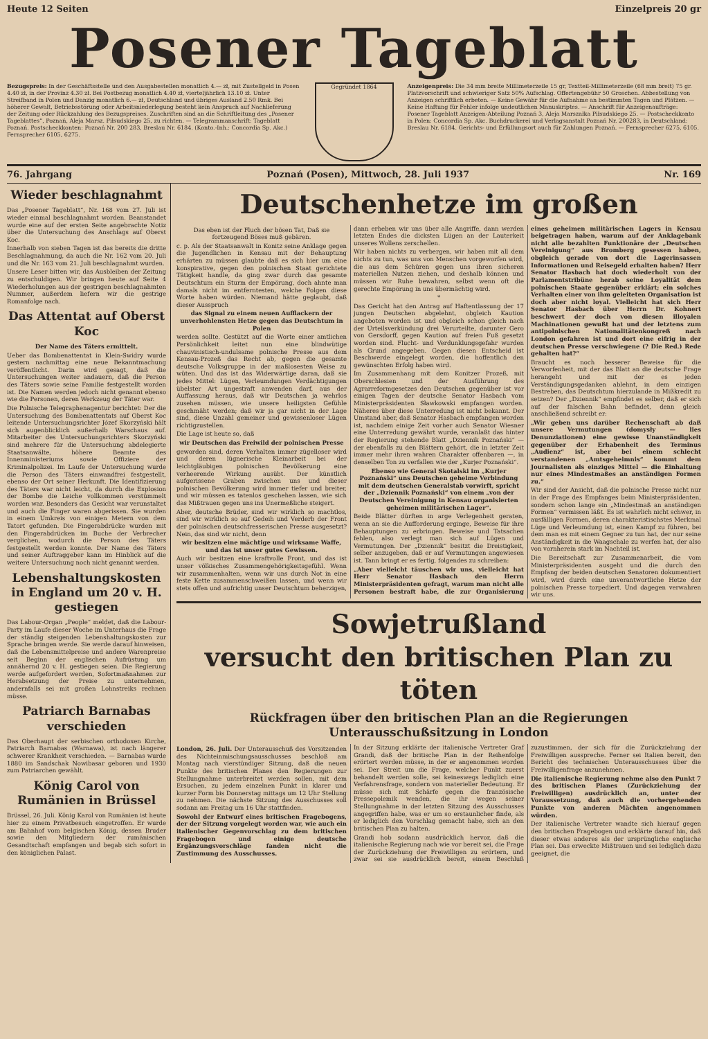Heute 12 Seiten Einzelpreis 20 gr
Posener Tageblatt
Bezugspreis: In der Geschäftsstelle und den Ausgabestellen monatlich 4.— zł, mit Zustellgeld in Posen 4.40 zł, in der Provinz 4.30 zł. Bei Postbezug monatlich 4.40 zł, vierteljährlich 13.10 zł. Unter Streifband in Polen und Danzig monatlich 6.— zł, Deutschland und übriges Ausland 2.50 Rmk. Bei höherer Gewalt, Betriebsstörung oder Arbeitsniederlegung besteht kein Anspruch auf Nachlieferung der Zeitung oder Rückzahlung des Bezugspreises. Zuschriften sind an die Schriftleitung des „Posener Tageblattes“, Poznań, Aleja Marsz. Piłsudskiego 25, zu richten. — Telegrammanschrift: Tageblatt Poznań. Postscheckkonten: Poznań Nr. 200 283, Breslau Nr. 6184. (Konto.-Inh.: Concordia Sp. Akc.) Fernsprecher 6105, 6275.
Gegründet 1864
Anzeigenpreis: Die 34 mm breite Millimeterzeile 15 gr, Textteil-Millimeterzeile (68 mm breit) 75 gr. Platzvorschrift und schwieriger Satz 50% Aufschlag. Offertengebühr 50 Groschen. Abbestellung von Anzeigen schriftlich erbeten. — Keine Gewähr für die Aufnahme an bestimmten Tagen und Plätzen. — Keine Haftung für Fehler infolge undeutlichen Manuskriptes. — Anschrift für Anzeigenaufträge: Posener Tageblatt Anzeigen-Abteilung Poznań 3, Aleja Marszałka Piłsudskiego 25. — Postscheckkonto in Polen: Concordia Sp. Akc. Buchdruckerei und Verlagsanstalt Poznań Nr. 200283, in Deutschland: Breslau Nr. 6184. Gerichts- und Erfüllungsort auch für Zahlungen Poznań. — Fernsprecher 6275, 6105.
76. Jahrgang Poznań (Posen), Mittwoch, 28. Juli 1937 Nr. 169
Wieder beschlagnahmt
Das „Posener Tageblatt“, Nr. 168 vom 27. Juli ist wieder einmal beschlagnahmt worden. Beanstandet wurde eine auf der ersten Seite angebrachte Notiz über die Untersuchung des Anschlags auf Oberst Koc.
Innerhalb von sieben Tagen ist das bereits die dritte Beschlagnahmung, da auch die Nr. 162 vom 20. Juli und die Nr. 163 vom 21. Juli beschlagnahmt wurden.
Unsere Leser bitten wir, das Ausbleiben der Zeitung zu entschuldigen. Wir bringen heute auf Seite 4 Wiederholungen aus der gestrigen beschlagnahmten Nummer, außerdem liefern wir die gestrige Romanfolge nach.
Das Attentat auf Oberst Koc
Der Name des Täters ermittelt.
Ueber das Bombenattentat in Klein-Swidry wurde gestern nachmittag eine neue Bekanntmachung veröffentlicht. Darin wird gesagt, daß die Untersuchungen weiter andauern, daß die Person des Täters sowie seine Familie festgestellt worden ist. Die Namen werden jedoch nicht genannt ebenso wie die Personen, deren Werkzeug der Täter war.
Die Polnische Telegraphenagentur berichtet: Der die Untersuchung des Bombenattentats auf Oberst Koc leitende Untersuchungsrichter Józef Skorzyński hält sich augenblicklich außerhalb Warschaus auf. Mitarbeiter des Untersuchungsrichters Skorzyński sind mehrere für die Untersuchung abdelegierte Staatsanwälte, höhere Beamte des Innenministeriums sowie Offiziere der Kriminalpolizei. Im Laufe der Untersuchung wurde die Person des Täters einwandfrei festgestellt, ebenso der Ort seiner Herkunft. Die Identifizierung des Täters war nicht leicht, da durch die Explosion der Bombe die Leiche vollkommen verstümmelt worden war. Besonders das Gesicht war verunstaltet und auch die Finger waren abgerissen. Sie wurden in einem Umkreis von einigen Metern von dem Tatort gefunden. Die Fingerabdrücke wurden mit den Fingerabdrücken im Buche der Verbrecher verglichen, wodurch die Person des Täters festgestellt werden konnte. Der Name des Täters und seiner Auftraggeber kann im Hinblick auf die weitere Untersuchung noch nicht genannt werden.
Lebenshaltungskosten in England um 20 v. H. gestiegen
Das Labour-Organ „People“ meldet, daß die Labour-Party im Laufe dieser Woche im Unterhaus die Frage der ständig steigenden Lebenshaltungskosten zur Sprache bringen werde. Sie werde darauf hinweisen, daß die Lebensmittelpreise und andere Warenpreise seit Beginn der englischen Aufrüstung um annähernd 20 v. H. gestiegen seien. Die Regierung werde aufgefordert werden, Sofortmaßnahmen zur Herabsetzung der Preise zu unternehmen, andernfalls sei mit großen Lohnstreiks rechnen müsse.
Patriarch Barnabas verschieden
Das Oberhaupt der serbischen orthodoxen Kirche, Patriarch Barnabas (Warnawa), ist nach längerer schwerer Krankheit verschieden. — Barnabas wurde 1880 im Sandschak Nowibasar geboren und 1930 zum Patriarchen gewählt.
König Carol von Rumänien in Brüssel
Brüssel, 26. Juli. König Karol von Rumänien ist heute hier zu einem Privatbesuch eingetroffen. Er wurde am Bahnhof vom belgischen König, dessen Bruder sowie den Mitgliedern der rumänischen Gesandtschaft empfangen und begab sich sofort in den königlichen Palast.
Deutschenhetze im großen
Das eben ist der Fluch der bösen Tat, Daß sie fortzeugend Böses muß gebären.
c. p. Als der Staatsanwalt in Konitz seine Anklage gegen die Jugendlichen in Kensau mit der Behauptung erhärten zu müssen glaubte daß es sich hier um eine konspirative, gegen den polnischen Staat gerichtete Tätigkeit handle, da ging zwar durch das gesamte Deutschtum ein Sturm der Empörung, doch ahnte man damals nicht im entferntesten, welche Folgen diese Worte haben würden. Niemand hätte geglaubt, daß dieser Ausspruch
das Signal zu einem neuen Aufflackern der unverhohlensten Hetze gegen das Deutschtum in Polen
werden sollte. Gestützt auf die Worte einer amtlichen Persönlichkeit leitet nun eine blindwütige chauvinistisch-undulsame polnische Presse aus dem Kensau-Prozeß das Recht ab, gegen die gesamte deutsche Volksgruppe in der maßlosesten Weise zu wüten. Und das ist das Widerwärtige daran, daß sie jedes Mittel: Lügen, Verleumdungen Verdächtigungen übelster Art ungestraft anwenden darf, aus der Auffassung heraus, daß wir Deutschen ja wehrlos zusehen müssen, wie unsere heiligsten Gefühle geschmäht werden; daß wir ja gar nicht in der Lage sind, diese Unzahl gemeiner und gewissenloser Lügen richtigzustellen.
Die Lage ist heute so, daß
wir Deutschen das Freiwild der polnischen Presse
geworden sind, deren Verhalten immer zügelloser wird und deren lügnerische Kleinarbeit bei der leichtgläubigen polnischen Bevölkerung eine verheerende Wirkung ausübt. Der künstlich aufgerissene Graben zwischen uns und dieser polnischen Bevölkerung wird immer tiefer und breiter, und wir müssen es tatenlos geschehen lassen, wie sich das Mißtrauen gegen uns ins Unermeßliche steigert.
Aber, deutsche Brüder, sind wir wirklich so machtlos, sind wir wirklich so auf Gedeih und Verderb der Front der polnischen deutschfresserischen Presse ausgesetzt? Nein, das sind wir nicht, denn
wir besitzen eine mächtige und wirksame Waffe, und das ist unser gutes Gewissen.
Auch wir besitzen eine kraftvolle Front, und das ist unser völkisches Zusammengehörigkeitsgefühl. Wenn wir zusammenhalten, wenn wir uns durch Not in eine feste Kette zusammenschweißen lassen, und wenn wir stets offen und aufrichtig unser Deutschtum beherzigen, dann erheben wir uns über alle Angriffe, dann werden letzten Endes die dicksten Lügen an der Lauterkeit unseres Wollens zerschellen.
Wir haben nichts zu verbergen, wir haben mit all dem nichts zu tun, was uns von Menschen vorgeworfen wird, die aus dem Schüren gegen uns ihren sicheren materiellen Nutzen ziehen, und deshalb können und müssen wir Ruhe bewahren, selbst wenn oft die gerechte Empörung in uns übermächtig wird.
*
Das Gericht hat den Antrag auf Haftentlassung der 17 jungen Deutschen abgelehnt, obgleich Kaution angeboten worden ist und obgleich schon gleich nach der Urteilsverkündung drei Verurteilte, darunter Gero von Gersdorff, gegen Kaution auf freien Fuß gesetzt worden sind. Flucht- und Verdunklungsgefahr wurden als Grund angegeben. Gegen diesen Entscheid ist Beschwerde eingelegt worden, die hoffentlich den gewünschten Erfolg haben wird.
Im Zusammenhang mit dem Konitzer Prozeß, mit Oberschlesien und der Ausführung des Agrarreformgesetzes den Deutschen gegenüber ist vor einigen Tagen der deutsche Senator Hasbach vom Ministerpräsidenten Sławkowski empfangen worden. Näheres über diese Unterredung ist nicht bekannt. Der Umstand aber, daß Senator Hasbach empfangen worden ist, nachdem einige Zeit vorher auch Senator Wiesner eine Unterredung gewährt wurde, veranlaßt das hinter der Regierung stehende Blatt „Dziennik Poznański“ — der ebenfalls zu den Blättern gehört, die in letzter Zeit immer mehr ihren wahren Charakter offenbaren —, in denselben Ton zu verfallen wie der „Kurjer Poznański“.
Ebenso wie General Skotalski im „Kurjer Poznański“ uns Deutschen geheime Verbindung mit dem deutschen Generalstab vorwirft, spricht der „Dziennik Poznański“ von einem „von der Deutschen Vereinigung in Kensau organisierten geheimen militärischen Lager“.
Beide Blätter dürften in arge Verlegenheit geraten, wenn an sie die Aufforderung erginge, Beweise für ihre Behauptungen zu erbringen. Beweise und Tatsachen fehlen, also verlegt man sich auf Lügen und Vermutungen. Der „Dziennik“ besitzt die Dreistigkeit, selber anzugeben, daß er auf Vermutungen angewiesen ist. Tann bringt er es fertig, folgendes zu schreiben:
„Aber vielleicht täuschen wir uns, vielleicht hat Herr Senator Hasbach den Herrn Ministerpräsidenten gefragt, warum man nicht alle Personen bestraft habe, die zur Organisierung eines geheimen militärischen Lagers in Kensau beigetragen haben, warum auf der Anklagebank nicht alle bezahlten Funktionäre der „Deutschen Vereinigung“ aus Bromberg gesessen haben, obgleich gerade von dort die Lagerinsassen Informationen und Reisegeld erhalten haben? Herr Senator Hasbach hat doch wiederholt von der Parlamentstribüne herab seine Loyalität dem polnischen Staate gegenüber erklärt; ein solches Verhalten einer von ihm geleiteten Organisation ist doch aber nicht loyal. Vielleicht hat sich Herr Senator Hasbach über Herrn Dr. Kohnert beschwert der doch von diesen illoyalen Machinationen gewußt hat und der letztens zum antipolnischen Nationalitätenkongreß nach London gefahren ist und dort eine eifrig in der deutschen Presse verschwiegene (? Die Red.) Rede gehalten hat?“
Braucht es noch besserer Beweise für die Verworfenheit, mit der das Blatt an die deutsche Frage herangeht und mit der es jeden Verständigungsgedanken ablehnt, in dem einzigen Bestreben, das Deutschtum hierzulande in Mißkredit zu setzen? Der „Dziennik“ empfindet es selber, daß er sich auf der falschen Bahn befindet, denn gleich anschließend schreibt er:
„Wir geben uns darüber Rechenschaft ab daß unsere Vermutungen (domysły — lies Denunziationen) eine gewisse Unanständigkeit gegenüber der Erhabenheit des Terminus „Audienz“ ist, aber bei einem schlecht verstandenen „Amtsgeheimnis“ kommt dem Journalisten als einziges Mittel — die Einhaltung nur eines Mindestmaßes an anständigen Formen zu.“
Wir sind der Ansicht, daß die polnische Presse nicht nur in der Frage des Empfanges beim Ministerpräsidenten, sondern schon lange ein „Mindestmaß an anständigen Formen“ vermissen läßt. Es ist wahrlich nicht schwer, in ausfälligen Formen, deren charakteristischstes Merkmal Lüge und Verleumdung ist, einen Kampf zu führen, bei dem man es mit einem Gegner zu tun hat, der nur seine Anständigkeit in die Waagschale zu werfen hat, der also von vornherein stark im Nachteil ist.
Die Bereitschaft zur Zusammenarbeit, die vom Ministerpräsidenten ausgeht und die durch den Empfang der beiden deutschen Senatoren dokumentiert wird, wird durch eine unverantwortliche Hetze der polnischen Presse torpediert. Und dagegen verwahren wir uns.
Sowjetrußland
versucht den britischen Plan zu töten
Rückfragen über den britischen Plan an die Regierungen
Unterausschußsitzung in London
London, 26. Juli. Der Unterausschuß des Vorsitzenden des Nichteinmischungsausschusses beschloß am Montag nach vierstündiger Sitzung, daß die neuen Punkte des britischen Planes den Regierungen zur Stellungnahme unterbreitet werden sollen, mit dem Ersuchen, zu jedem einzelnen Punkt in klarer und kurzer Form bis Donnerstag mittags um 12 Uhr Stellung zu nehmen. Die nächste Sitzung des Ausschusses soll sodann am Freitag um 16 Uhr stattfinden.
Sowohl der Entwurf eines britischen Fragebogens, der der Sitzung vorgelegt worden war, wie auch ein italienischer Gegenvorschlag zu dem britischen Fragebogen und einige deutsche Ergänzungsvorschläge fanden nicht die Zustimmung des Ausschusses.
In der Sitzung erklärte der italienische Vertreter Graf Grandi, daß der britische Plan in der Reihenfolge erörtert werden müsse, in der er angenommen worden sei. Der Streit um die Frage, welcher Punkt zuerst behandelt werden solle, sei keineswegs lediglich eine Verfahrensfrage, sondern von materieller Bedeutung. Er müsse sich mit Schärfe gegen die französische Pressepolemik wenden, die ihr wegen seiner Stellungnahme in der letzten Sitzung des Ausschusses angegriffen habe, was er um so erstaunlicher finde, als er lediglich den Vorschlag gemacht habe, sich an den britischen Plan zu halten.
Grandi hob sodann ausdrücklich hervor, daß die italienische Regierung nach wie vor bereit sei, die Frage der Zurückziehung der Freiwilligen zu erörtern, und zwar sei sie ausdrücklich bereit, einem Beschluß zuzustimmen, der sich für die Zurückziehung der Freiwilligen ausspreche. Ferner sei Italien bereit, den Bericht des technischen Unterausschusses über die Freiwilligenfrage anzunehmen.
Die italienische Regierung nehme also den Punkt 7 des britischen Planes (Zurückziehung der Freiwilligen) ausdrücklich an, unter der Voraussetzung, daß auch die vorhergehenden Punkte von anderen Mächten angenommen würden.
Der italienische Vertreter wandte sich hierauf gegen den britischen Fragebogen und erklärte darauf hin, daß dieser etwas anderes als der ursprüngliche englische Plan sei. Das erweckte Mißtrauen und sei lediglich dazu geeignet, die